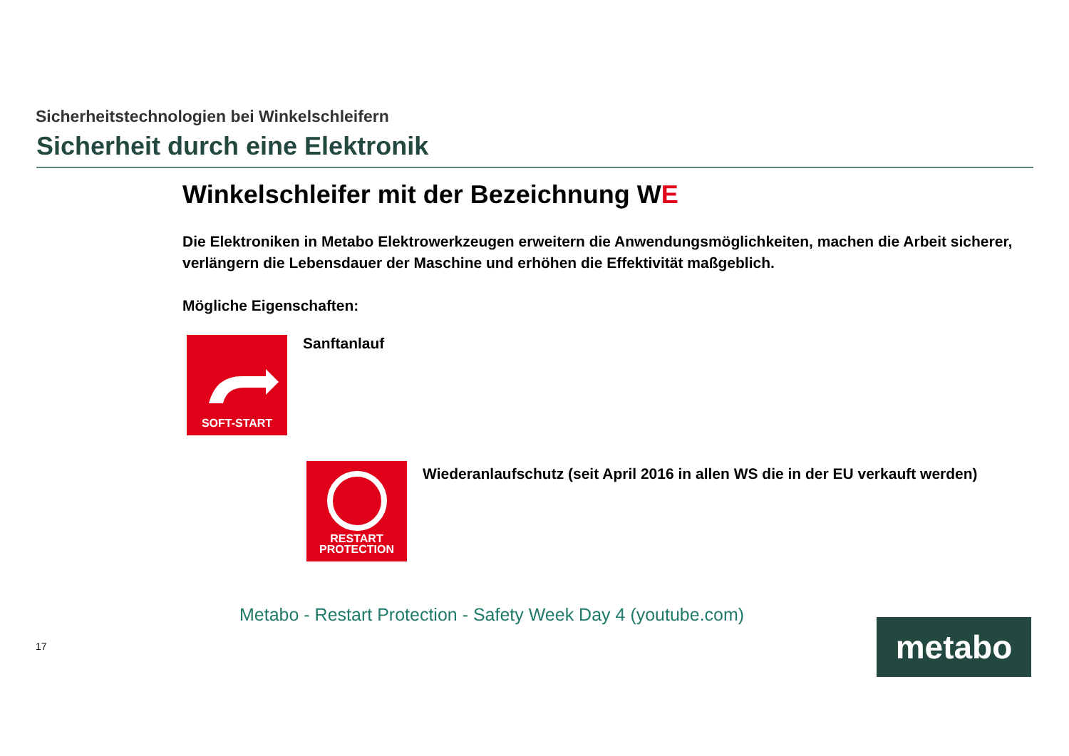Sicherheitstechnologien bei Winkelschleifern
Sicherheit durch eine Elektronik
Winkelschleifer mit der Bezeichnung WE
Die Elektroniken in Metabo Elektrowerkzeugen erweitern die Anwendungsmöglichkeiten, machen die Arbeit sicherer, verlängern die Lebensdauer der Maschine und erhöhen die Effektivität maßgeblich.
Mögliche Eigenschaften:
SOFT-START
Sanftanlauf
RESTART
PROTECTION
Wiederanlaufschutz (seit April 2016 in allen WS die in der EU verkauft werden)
Metabo - Restart Protection - Safety Week Day 4 (youtube.com)
17
metabo